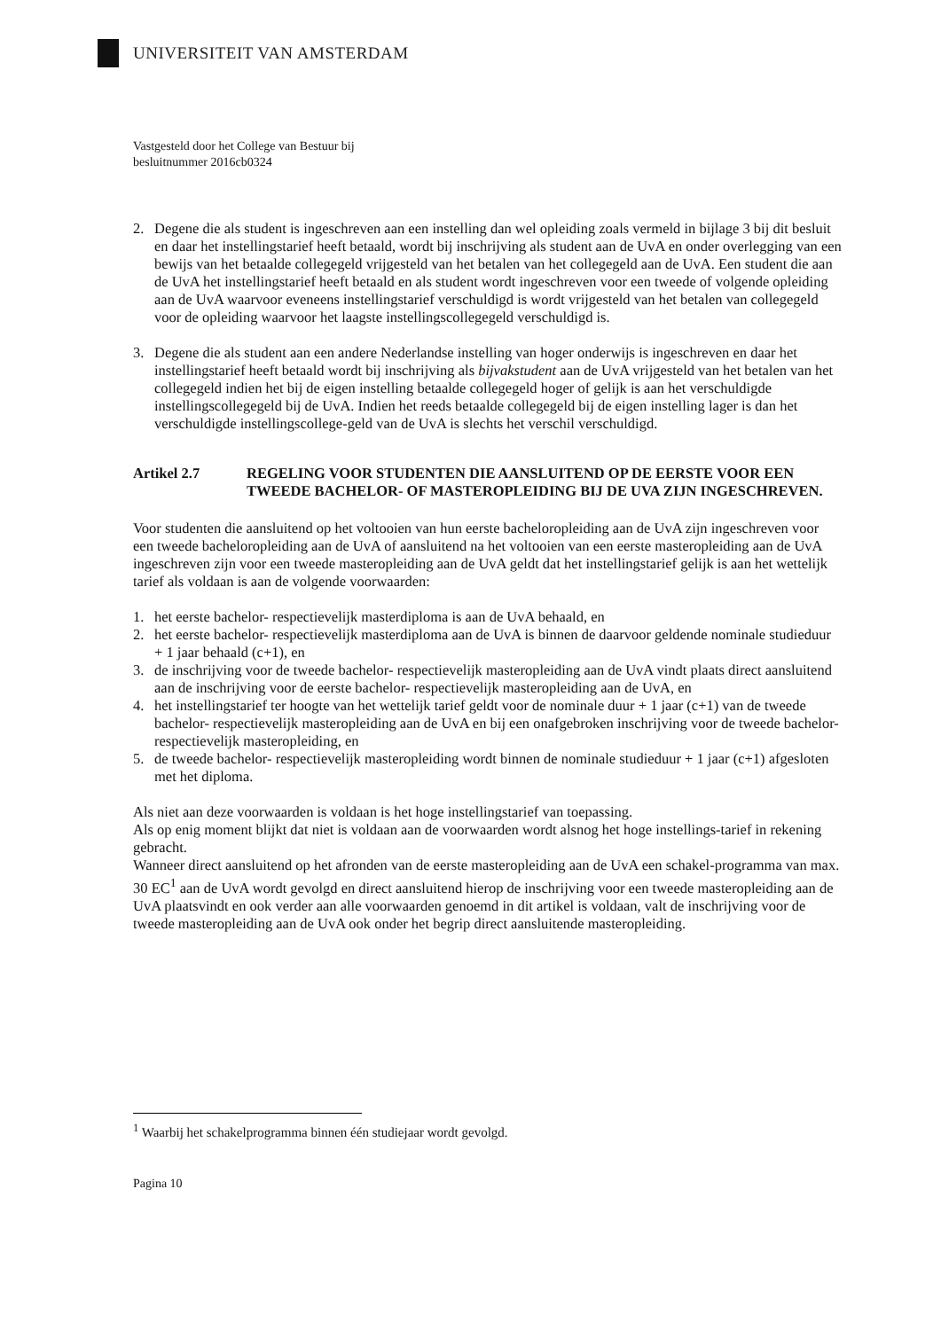UNIVERSITEIT VAN AMSTERDAM
Vastgesteld door het College van Bestuur bij
besluitnummer 2016cb0324
2. Degene die als student is ingeschreven aan een instelling dan wel opleiding zoals vermeld in bijlage 3 bij dit besluit en daar het instellingstarief heeft betaald, wordt bij inschrijving als student aan de UvA en onder overlegging van een bewijs van het betaalde collegegeld vrijgesteld van het betalen van het collegegeld aan de UvA. Een student die aan de UvA het instellingstarief heeft betaald en als student wordt ingeschreven voor een tweede of volgende opleiding aan de UvA waarvoor eveneens instellingstarief verschuldigd is wordt vrijgesteld van het betalen van collegegeld voor de opleiding waarvoor het laagste instellingscollegegeld verschuldigd is.
3. Degene die als student aan een andere Nederlandse instelling van hoger onderwijs is ingeschreven en daar het instellingstarief heeft betaald wordt bij inschrijving als bijvakstudent aan de UvA vrijgesteld van het betalen van het collegegeld indien het bij de eigen instelling betaalde collegegeld hoger of gelijk is aan het verschuldigde instellingscollegegeld bij de UvA. Indien het reeds betaalde collegegeld bij de eigen instelling lager is dan het verschuldigde instellingscollege-geld van de UvA is slechts het verschil verschuldigd.
Artikel 2.7 REGELING VOOR STUDENTEN DIE AANSLUITEND OP DE EERSTE VOOR EEN TWEEDE BACHELOR- OF MASTEROPLEIDING BIJ DE UVA ZIJN INGESCHREVEN.
Voor studenten die aansluitend op het voltooien van hun eerste bacheloropleiding aan de UvA zijn ingeschreven voor een tweede bacheloropleiding aan de UvA of aansluitend na het voltooien van een eerste masteropleiding aan de UvA ingeschreven zijn voor een tweede masteropleiding aan de UvA geldt dat het instellingstarief gelijk is aan het wettelijk tarief als voldaan is aan de volgende voorwaarden:
1. het eerste bachelor- respectievelijk masterdiploma is aan de UvA behaald, en
2. het eerste bachelor- respectievelijk masterdiploma aan de UvA is binnen de daarvoor geldende nominale studieduur + 1 jaar behaald (c+1), en
3. de inschrijving voor de tweede bachelor- respectievelijk masteropleiding aan de UvA vindt plaats direct aansluitend aan de inschrijving voor de eerste bachelor- respectievelijk masteropleiding aan de UvA, en
4. het instellingstarief ter hoogte van het wettelijk tarief geldt voor de nominale duur + 1 jaar (c+1) van de tweede bachelor- respectievelijk masteropleiding aan de UvA en bij een onafgebroken inschrijving voor de tweede bachelor- respectievelijk masteropleiding, en
5. de tweede bachelor- respectievelijk masteropleiding wordt binnen de nominale studieduur + 1 jaar (c+1) afgesloten met het diploma.
Als niet aan deze voorwaarden is voldaan is het hoge instellingstarief van toepassing.
Als op enig moment blijkt dat niet is voldaan aan de voorwaarden wordt alsnog het hoge instellings-tarief in rekening gebracht.
Wanneer direct aansluitend op het afronden van de eerste masteropleiding aan de UvA een schakel-programma van max. 30 EC<sup>1</sup> aan de UvA wordt gevolgd en direct aansluitend hierop de inschrijving voor een tweede masteropleiding aan de UvA plaatsvindt en ook verder aan alle voorwaarden genoemd in dit artikel is voldaan, valt de inschrijving voor de tweede masteropleiding aan de UvA ook onder het begrip direct aansluitende masteropleiding.
<sup>1</sup> Waarbij het schakelprogramma binnen één studiejaar wordt gevolgd.
Pagina 10